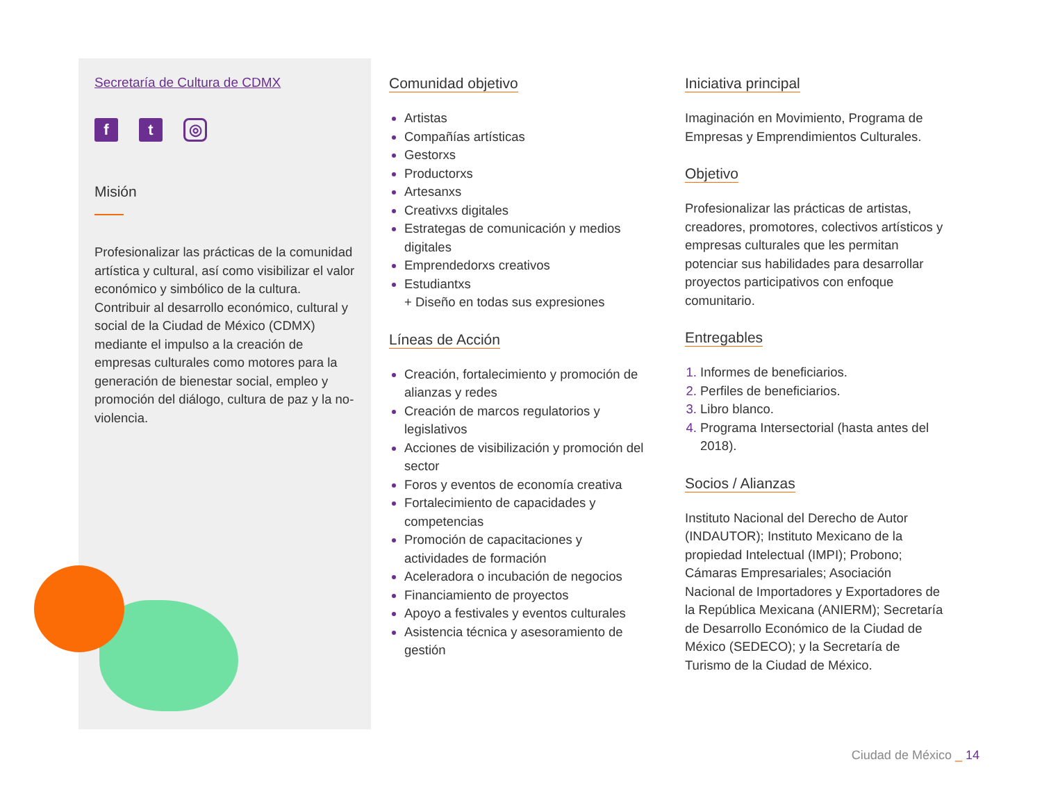Secretaría de Cultura de CDMX
f t
◎
Misión
Profesionalizar las prácticas de la comunidad artística y cultural, así como visibilizar el valor económico y simbólico de la cultura. Contribuir al desarrollo económico, cultural y social de la Ciudad de México (CDMX) mediante el impulso a la creación de empresas culturales como motores para la generación de bienestar social, empleo y promoción del diálogo, cultura de paz y la no-violencia.
Comunidad objetivo
Artistas
Compañías artísticas
Gestorxs
Productorxs
Artesanxs
Creativxs digitales
Estrategas de comunicación y medios digitales
Emprendedorxs creativos
Estudiantxs
+ Diseño en todas sus expresiones
Líneas de Acción
Creación, fortalecimiento y promoción de alianzas y redes
Creación de marcos regulatorios y legislativos
Acciones de visibilización y promoción del sector
Foros y eventos de economía creativa
Fortalecimiento de capacidades y competencias
Promoción de capacitaciones y actividades de formación
Aceleradora o incubación de negocios
Financiamiento de proyectos
Apoyo a festivales y eventos culturales
Asistencia técnica y asesoramiento de gestión
Iniciativa principal
Imaginación en Movimiento, Programa de Empresas y Emprendimientos Culturales.
Objetivo
Profesionalizar las prácticas de artistas, creadores, promotores, colectivos artísticos y empresas culturales que les permitan potenciar sus habilidades para desarrollar proyectos participativos con enfoque comunitario.
Entregables
Informes de beneficiarios.
Perfiles de beneficiarios.
Libro blanco.
Programa Intersectorial (hasta antes del 2018).
Socios / Alianzas
Instituto Nacional del Derecho de Autor (INDAUTOR); Instituto Mexicano de la propiedad Intelectual (IMPI); Probono; Cámaras Empresariales; Asociación Nacional de Importadores y Exportadores de la República Mexicana (ANIERM); Secretaría de Desarrollo Económico de la Ciudad de México (SEDECO); y la Secretaría de Turismo de la Ciudad de México.
Ciudad de México _ 14